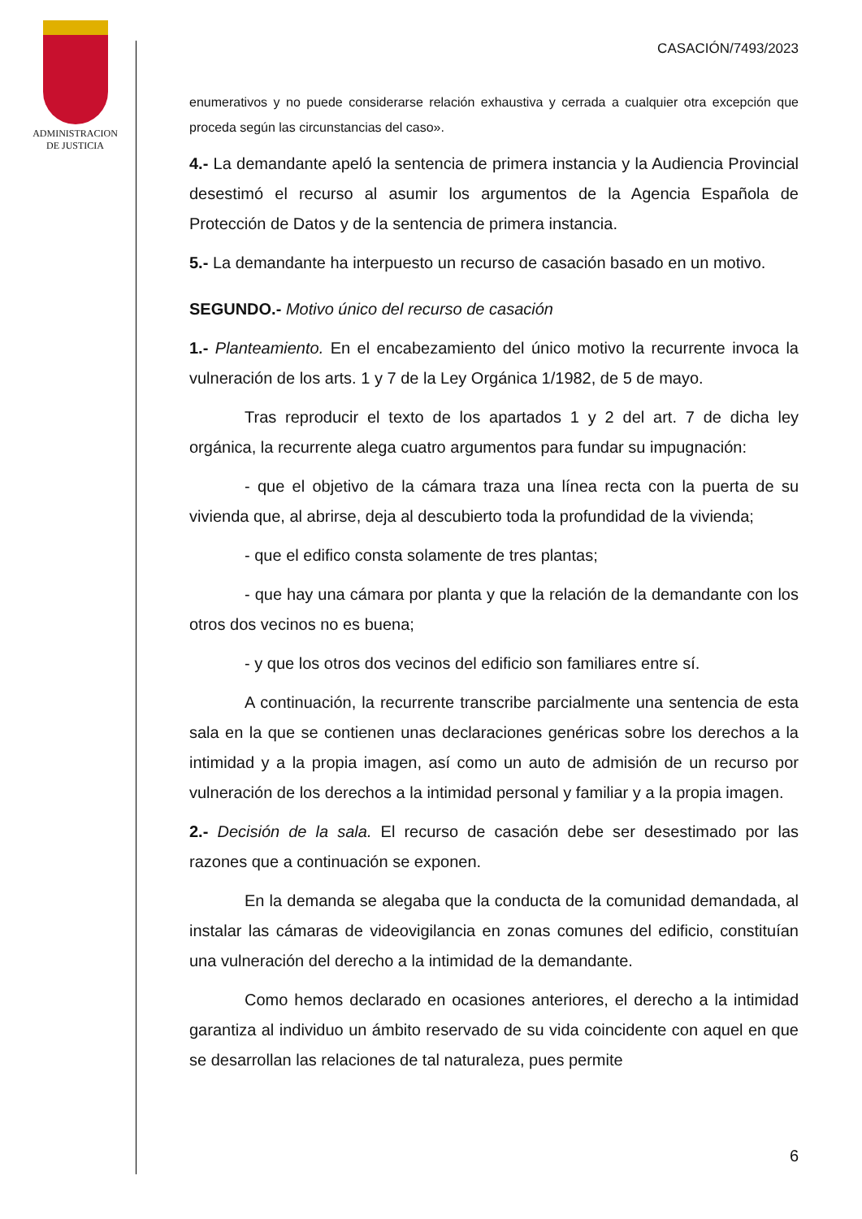ADMINISTRACION
DE JUSTICIA
CASACIÓN/7493/2023
enumerativos y no puede considerarse relación exhaustiva y cerrada a cualquier otra excepción que proceda según las circunstancias del caso».
4.- La demandante apeló la sentencia de primera instancia y la Audiencia Provincial desestimó el recurso al asumir los argumentos de la Agencia Española de Protección de Datos y de la sentencia de primera instancia.
5.- La demandante ha interpuesto un recurso de casación basado en un motivo.
SEGUNDO.- Motivo único del recurso de casación
1.- Planteamiento. En el encabezamiento del único motivo la recurrente invoca la vulneración de los arts. 1 y 7 de la Ley Orgánica 1/1982, de 5 de mayo.
Tras reproducir el texto de los apartados 1 y 2 del art. 7 de dicha ley orgánica, la recurrente alega cuatro argumentos para fundar su impugnación:
- que el objetivo de la cámara traza una línea recta con la puerta de su vivienda que, al abrirse, deja al descubierto toda la profundidad de la vivienda;
- que el edifico consta solamente de tres plantas;
- que hay una cámara por planta y que la relación de la demandante con los otros dos vecinos no es buena;
- y que los otros dos vecinos del edificio son familiares entre sí.
A continuación, la recurrente transcribe parcialmente una sentencia de esta sala en la que se contienen unas declaraciones genéricas sobre los derechos a la intimidad y a la propia imagen, así como un auto de admisión de un recurso por vulneración de los derechos a la intimidad personal y familiar y a la propia imagen.
2.- Decisión de la sala. El recurso de casación debe ser desestimado por las razones que a continuación se exponen.
En la demanda se alegaba que la conducta de la comunidad demandada, al instalar las cámaras de videovigilancia en zonas comunes del edificio, constituían una vulneración del derecho a la intimidad de la demandante.
Como hemos declarado en ocasiones anteriores, el derecho a la intimidad garantiza al individuo un ámbito reservado de su vida coincidente con aquel en que se desarrollan las relaciones de tal naturaleza, pues permite
6